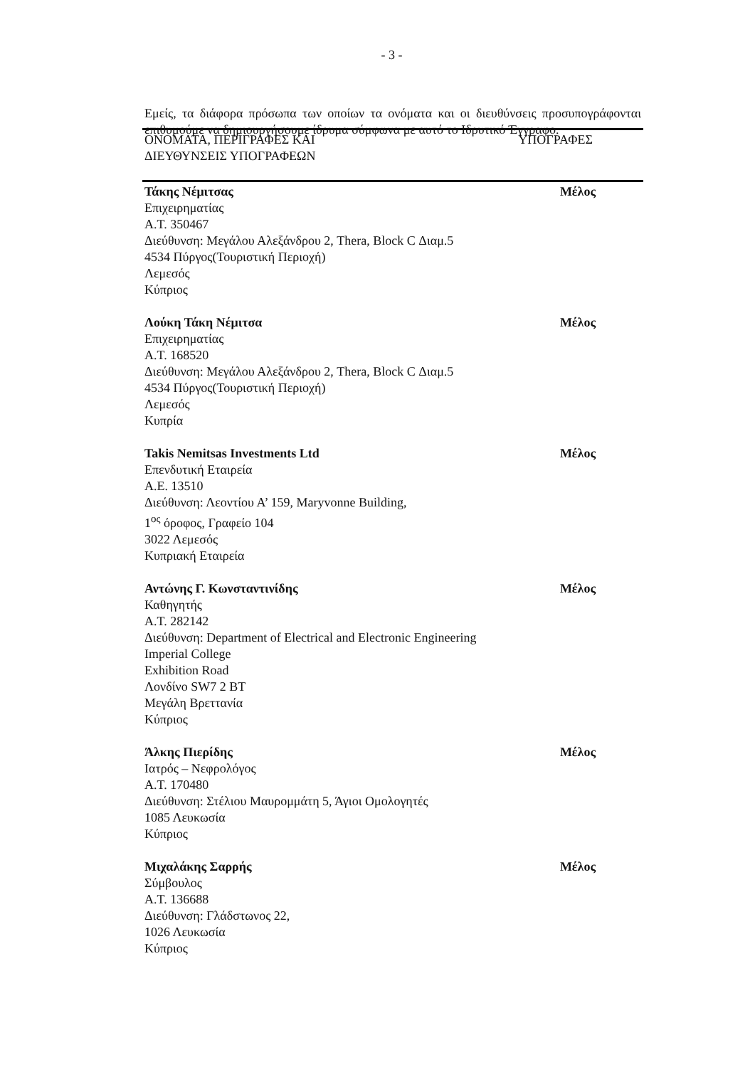- 3 -
Εμείς, τα διάφορα πρόσωπα των οποίων τα ονόματα και οι διευθύνσεις προσυπογράφονται επιθυμούμε να δημιουργήσουμε ίδρυμα σύμφωνα με αυτό το Ιδρυτικό Έγγραφο.
ΟΝΟΜΑΤΑ, ΠΕΡΙΓΡΑΦΕΣ ΚΑΙ
ΔΙΕΥΘΥΝΣΕΙΣ ΥΠΟΓΡΑΦΕΩΝ
ΥΠΟΓΡΑΦΕΣ
Τάκης Νέμιτσας
Επιχειρηματίας
Α.Τ. 350467
Διεύθυνση: Μεγάλου Αλεξάνδρου 2, Thera, Block C Διαμ.5
4534 Πύργος(Τουριστική Περιοχή)
Λεμεσός
Κύπριος
Μέλος
Λούκη Τάκη Νέμιτσα
Επιχειρηματίας
Α.Τ. 168520
Διεύθυνση: Μεγάλου Αλεξάνδρου 2, Thera, Block C Διαμ.5
4534 Πύργος(Τουριστική Περιοχή)
Λεμεσός
Κυπρία
Μέλος
Takis Nemitsas Investments Ltd
Επενδυτική Εταιρεία
Α.Ε. 13510
Διεύθυνση: Λεοντίου Α’ 159, Maryvonne Building,
1<sup>ος</sup> όροφος, Γραφείο 104
3022 Λεμεσός
Κυπριακή Εταιρεία
Μέλος
Αντώνης Γ. Κωνσταντινίδης
Καθηγητής
Α.Τ. 282142
Διεύθυνση: Department of Electrical and Electronic Engineering
Imperial College
Exhibition Road
Λονδίνο SW7 2 BT
Μεγάλη Βρεττανία
Κύπριος
Μέλος
Άλκης Πιερίδης
Ιατρός – Νεφρολόγος
Α.Τ. 170480
Διεύθυνση: Στέλιου Μαυρομμάτη 5, Άγιοι Ομολογητές
1085 Λευκωσία
Κύπριος
Μέλος
Μιχαλάκης Σαρρής
Σύμβουλος
Α.Τ. 136688
Διεύθυνση: Γλάδστωνος 22,
1026 Λευκωσία
Κύπριος
Μέλος